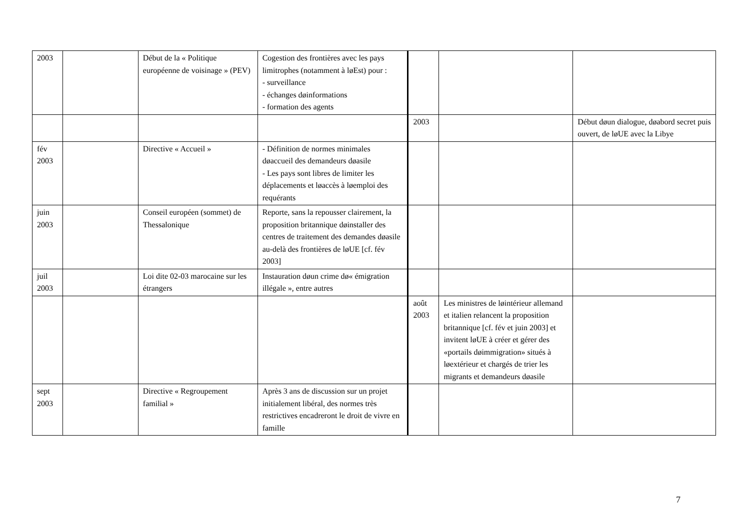| 2003 | | Début de la « Politique européenne de voisinage » (PEV) | Cogestion des frontières avec les pays limitrophes (notamment à løEst) pour : - surveillance - échanges døinformations - formation des agents | | | |
| | | | | 2003 | | Début døun dialogue, døabord secret puis ouvert, de løUE avec la Libye |
| fév 2003 | | Directive « Accueil » | - Définition de normes minimales døaccueil des demandeurs døasile - Les pays sont libres de limiter les déplacements et løaccès à løemploi des requérants | | | |
| juin 2003 | | Conseil européen (sommet) de Thessalonique | Reporte, sans la repousser clairement, la proposition britannique døinstaller des centres de traitement des demandes døasile au-delà des frontières de løUE [cf. fév 2003] | | | |
| juil 2003 | | Loi dite 02-03 marocaine sur les étrangers | Instauration døun crime dø« émigration illégale », entre autres | | | |
| | | | | août 2003 | Les ministres de løintérieur allemand et italien relancent la proposition britannique [cf. fév et juin 2003] et invitent løUE à créer et gérer des «portails døimmigration» situés à løextérieur et chargés de trier les migrants et demandeurs døasile | |
| sept 2003 | | Directive « Regroupement familial » | Après 3 ans de discussion sur un projet initialement libéral, des normes très restrictives encadreront le droit de vivre en famille | | | |
7